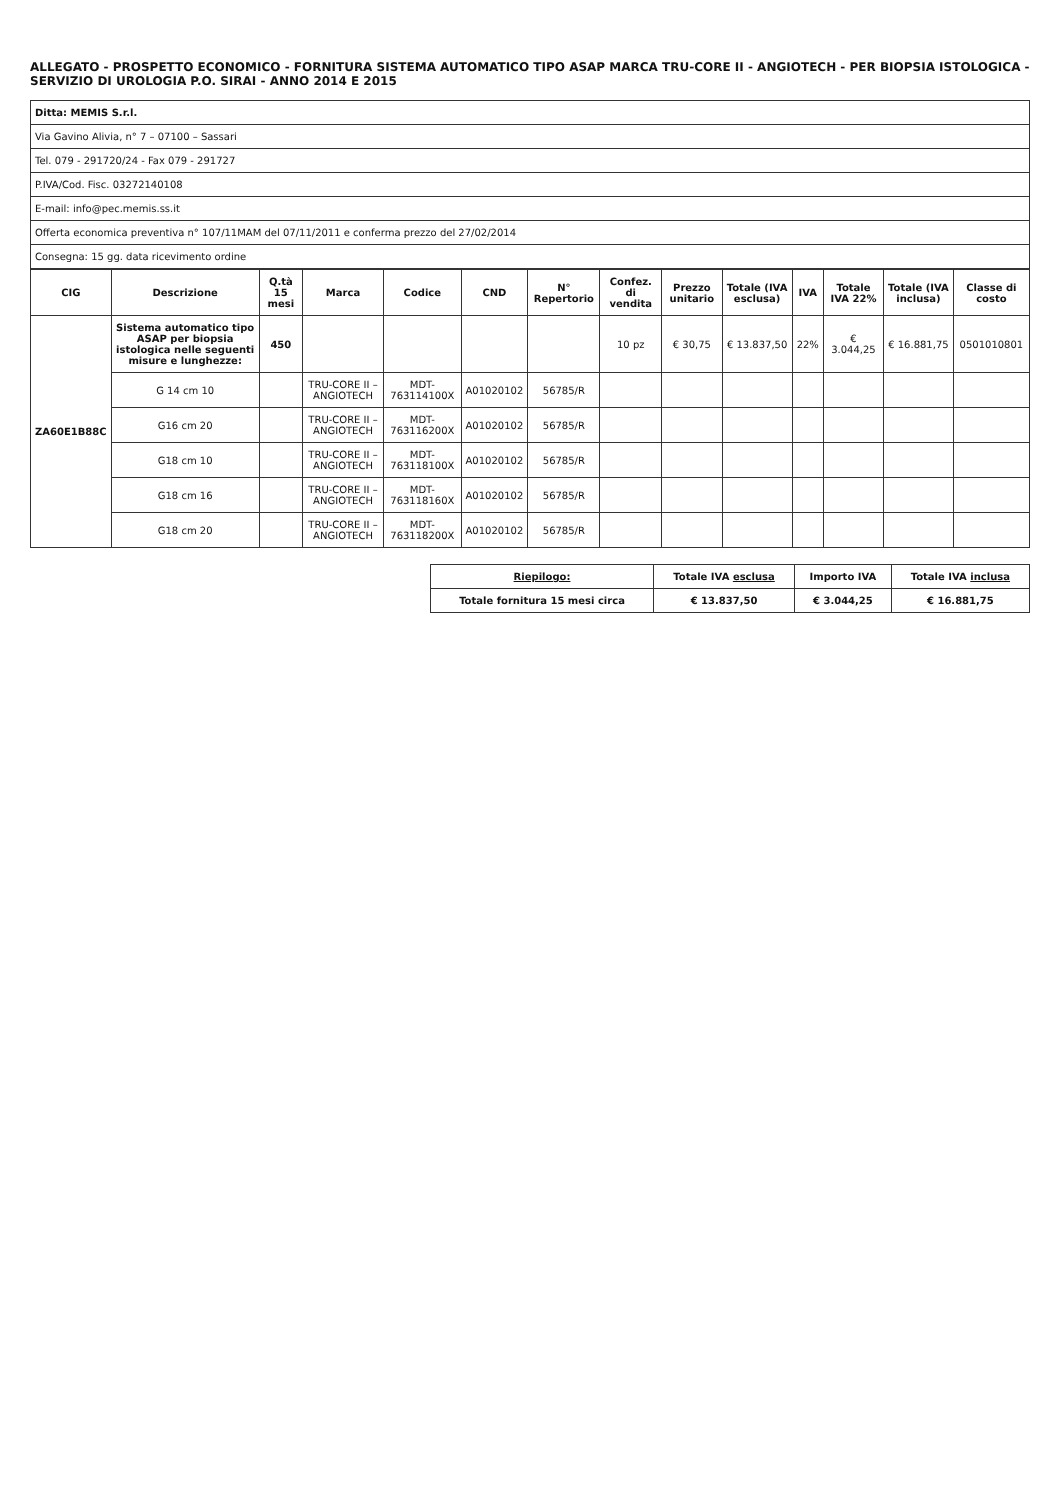ALLEGATO - PROSPETTO ECONOMICO - FORNITURA SISTEMA AUTOMATICO TIPO ASAP MARCA TRU-CORE II - ANGIOTECH - PER BIOPSIA ISTOLOGICA - SERVIZIO DI UROLOGIA P.O. SIRAI - ANNO 2014 E 2015
| Ditta: MEMIS S.r.l. |
| Via Gavino Alivia, n° 7 – 07100 – Sassari |
| Tel. 079 - 291720/24 - Fax 079 - 291727 |
| P.IVA/Cod. Fisc. 03272140108 |
| E-mail: info@pec.memis.ss.it |
| Offerta economica preventiva n° 107/11MAM del 07/11/2011 e conferma prezzo del 27/02/2014 |
| Consegna: 15 gg. data ricevimento ordine |
| CIG | Descrizione | Q.tà 15 mesi | Marca | Codice | CND | N° Repertorio | Confez. di vendita | Prezzo unitario | Totale (IVA esclusa) | IVA | Totale IVA 22% | Totale (IVA inclusa) | Classe di costo |
| --- | --- | --- | --- | --- | --- | --- | --- | --- | --- | --- | --- | --- | --- |
| ZA60E1B88C | Sistema automatico tipo ASAP per biopsia istologica nelle seguenti misure e lunghezze: | 450 | | | | | 10 pz | € 30,75 | € 13.837,50 | 22% | € 3.044,25 | € 16.881,75 | 0501010801 |
| | G 14 cm 10 | | TRU-CORE II – ANGIOTECH | MDT-763114100X | A01020102 | 56785/R | | | | | | | |
| | G16 cm 20 | | TRU-CORE II – ANGIOTECH | MDT-763116200X | A01020102 | 56785/R | | | | | | | |
| | G18 cm 10 | | TRU-CORE II – ANGIOTECH | MDT-763118100X | A01020102 | 56785/R | | | | | | | |
| | G18 cm 16 | | TRU-CORE II – ANGIOTECH | MDT-763118160X | A01020102 | 56785/R | | | | | | | |
| | G18 cm 20 | | TRU-CORE II – ANGIOTECH | MDT-763118200X | A01020102 | 56785/R | | | | | | | |
| Riepilogo: | Totale IVA esclusa | Importo IVA | Totale IVA inclusa |
| --- | --- | --- | --- |
| Totale fornitura 15 mesi circa | € 13.837,50 | € 3.044,25 | € 16.881,75 |